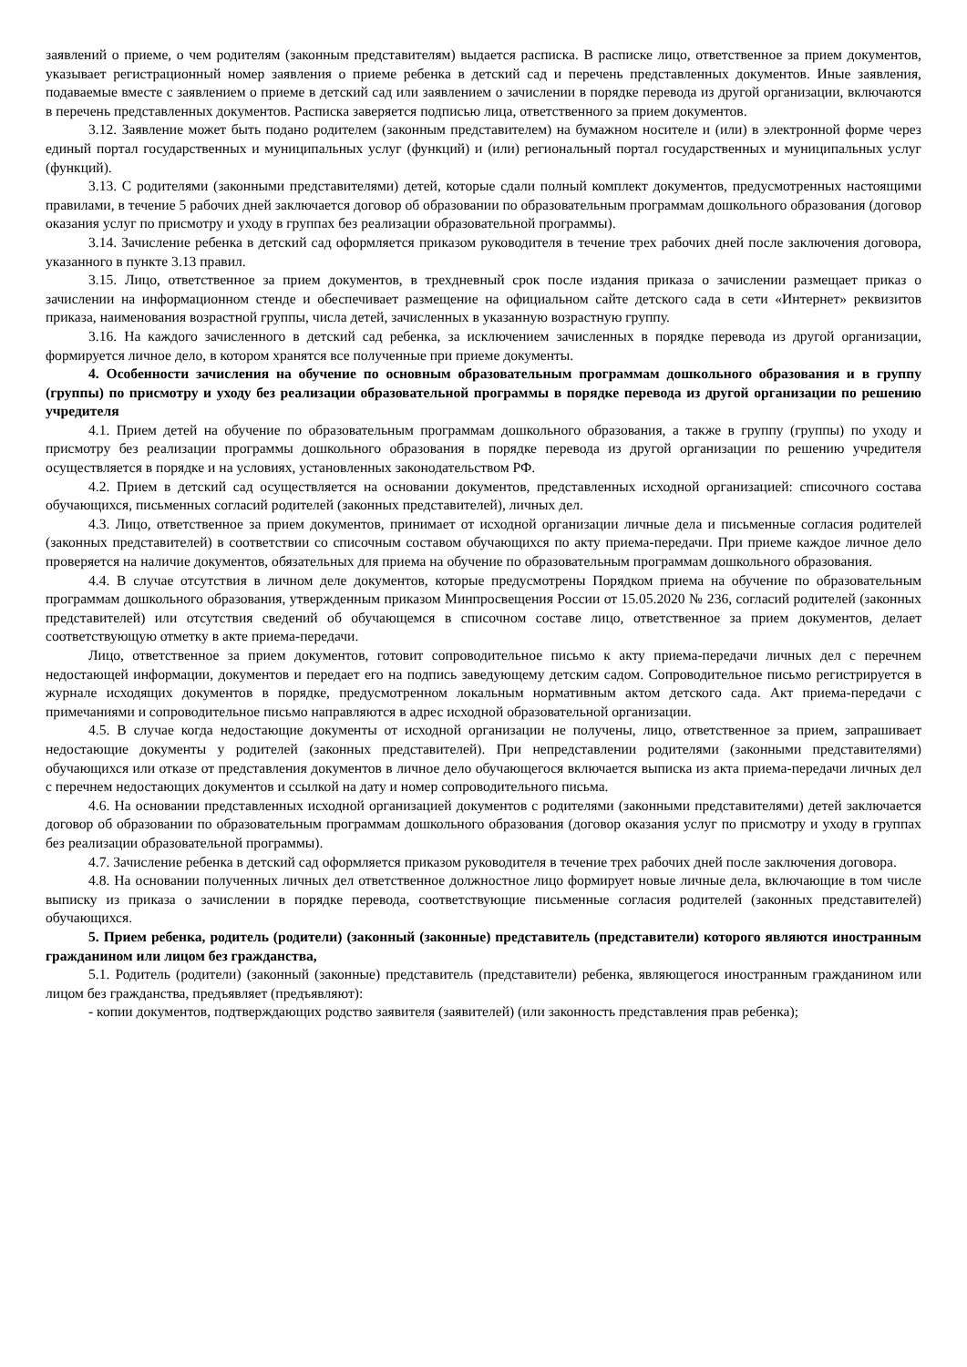заявлений о приеме, о чем родителям (законным представителям) выдается расписка. В расписке лицо, ответственное за прием документов, указывает регистрационный номер заявления о приеме ребенка в детский сад и перечень представленных документов. Иные заявления, подаваемые вместе с заявлением о приеме в детский сад или заявлением о зачислении в порядке перевода из другой организации, включаются в перечень представленных документов. Расписка заверяется подписью лица, ответственного за прием документов.
3.12. Заявление может быть подано родителем (законным представителем) на бумажном носителе и (или) в электронной форме через единый портал государственных и муниципальных услуг (функций) и (или) региональный портал государственных и муниципальных услуг (функций).
3.13. С родителями (законными представителями) детей, которые сдали полный комплект документов, предусмотренных настоящими правилами, в течение 5 рабочих дней заключается договор об образовании по образовательным программам дошкольного образования (договор оказания услуг по присмотру и уходу в группах без реализации образовательной программы).
3.14. Зачисление ребенка в детский сад оформляется приказом руководителя в течение трех рабочих дней после заключения договора, указанного в пункте 3.13 правил.
3.15. Лицо, ответственное за прием документов, в трехдневный срок после издания приказа о зачислении размещает приказ о зачислении на информационном стенде и обеспечивает размещение на официальном сайте детского сада в сети «Интернет» реквизитов приказа, наименования возрастной группы, числа детей, зачисленных в указанную возрастную группу.
3.16. На каждого зачисленного в детский сад ребенка, за исключением зачисленных в порядке перевода из другой организации, формируется личное дело, в котором хранятся все полученные при приеме документы.
4. Особенности зачисления на обучение по основным образовательным программам дошкольного образования и в группу (группы) по присмотру и уходу без реализации образовательной программы в порядке перевода из другой организации по решению учредителя
4.1. Прием детей на обучение по образовательным программам дошкольного образования, а также в группу (группы) по уходу и присмотру без реализации программы дошкольного образования в порядке перевода из другой организации по решению учредителя осуществляется в порядке и на условиях, установленных законодательством РФ.
4.2. Прием в детский сад осуществляется на основании документов, представленных исходной организацией: списочного состава обучающихся, письменных согласий родителей (законных представителей), личных дел.
4.3. Лицо, ответственное за прием документов, принимает от исходной организации личные дела и письменные согласия родителей (законных представителей) в соответствии со списочным составом обучающихся по акту приема-передачи. При приеме каждое личное дело проверяется на наличие документов, обязательных для приема на обучение по образовательным программам дошкольного образования.
4.4. В случае отсутствия в личном деле документов, которые предусмотрены Порядком приема на обучение по образовательным программам дошкольного образования, утвержденным приказом Минпросвещения России от 15.05.2020 № 236, согласий родителей (законных представителей) или отсутствия сведений об обучающемся в списочном составе лицо, ответственное за прием документов, делает соответствующую отметку в акте приема-передачи.
Лицо, ответственное за прием документов, готовит сопроводительное письмо к акту приема-передачи личных дел с перечнем недостающей информации, документов и передает его на подпись заведующему детским садом. Сопроводительное письмо регистрируется в журнале исходящих документов в порядке, предусмотренном локальным нормативным актом детского сада. Акт приема-передачи с примечаниями и сопроводительное письмо направляются в адрес исходной образовательной организации.
4.5. В случае когда недостающие документы от исходной организации не получены, лицо, ответственное за прием, запрашивает недостающие документы у родителей (законных представителей). При непредставлении родителями (законными представителями) обучающихся или отказе от представления документов в личное дело обучающегося включается выписка из акта приема-передачи личных дел с перечнем недостающих документов и ссылкой на дату и номер сопроводительного письма.
4.6. На основании представленных исходной организацией документов с родителями (законными представителями) детей заключается договор об образовании по образовательным программам дошкольного образования (договор оказания услуг по присмотру и уходу в группах без реализации образовательной программы).
4.7. Зачисление ребенка в детский сад оформляется приказом руководителя в течение трех рабочих дней после заключения договора.
4.8. На основании полученных личных дел ответственное должностное лицо формирует новые личные дела, включающие в том числе выписку из приказа о зачислении в порядке перевода, соответствующие письменные согласия родителей (законных представителей) обучающихся.
5. Прием ребенка, родитель (родители) (законный (законные) представитель (представители) которого являются иностранным гражданином или лицом без гражданства,
5.1. Родитель (родители) (законный (законные) представитель (представители) ребенка, являющегося иностранным гражданином или лицом без гражданства, предъявляет (предъявляют):
- копии документов, подтверждающих родство заявителя (заявителей) (или законность представления прав ребенка);